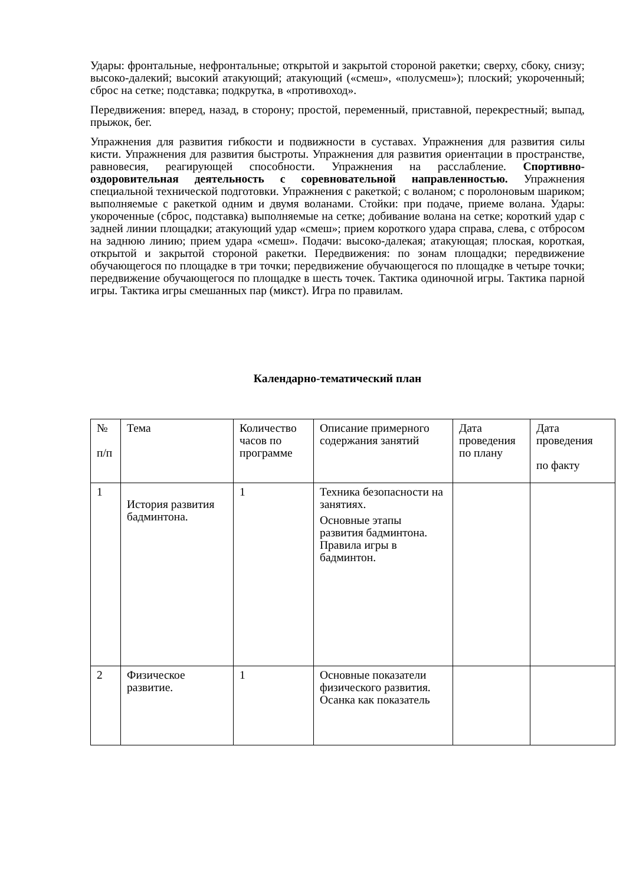Удары: фронтальные, нефронтальные; открытой и закрытой стороной ракетки; сверху, сбоку, снизу; высоко-далекий; высокий атакующий; атакующий («смеш», «полусмеш»); плоский; укороченный; сброс на сетке; подставка; подкрутка, в «противоход».
Передвижения: вперед, назад, в сторону; простой, переменный, приставной, перекрестный; выпад, прыжок, бег.
Упражнения для развития гибкости и подвижности в суставах. Упражнения для развития силы кисти. Упражнения для развития быстроты. Упражнения для развития ориентации в пространстве, равновесия, реагирующей способности. Упражнения на расслабление. Спортивно-оздоровительная деятельность с соревновательной направленностью. Упражнения специальной технической подготовки. Упражнения с ракеткой; с воланом; с поролоновым шариком; выполняемые с ракеткой одним и двумя воланами. Стойки: при подаче, приеме волана. Удары: укороченные (сброс, подставка) выполняемые на сетке; добивание волана на сетке; короткий удар с задней линии площадки; атакующий удар «смеш»; прием короткого удара справа, слева, с отбросом на заднюю линию; прием удара «смеш». Подачи: высоко-далекая; атакующая; плоская, короткая, открытой и закрытой стороной ракетки. Передвижения: по зонам площадки; передвижение обучающегося по площадке в три точки; передвижение обучающегося по площадке в четыре точки; передвижение обучающегося по площадке в шесть точек. Тактика одиночной игры. Тактика парной игры. Тактика игры смешанных пар (микст). Игра по правилам.
Календарно-тематический план
| № п/п | Тема | Количество часов по программе | Описание примерного содержания занятий | Дата проведения по плану | Дата проведения по факту |
| 1 | История развития бадминтона. | 1 | Техника безопасности на занятиях. Основные этапы развития бадминтона. Правила игры в бадминтон. | | |
| 2 | Физическое развитие. | 1 | Основные показатели физического развития. Осанка как показатель | | |